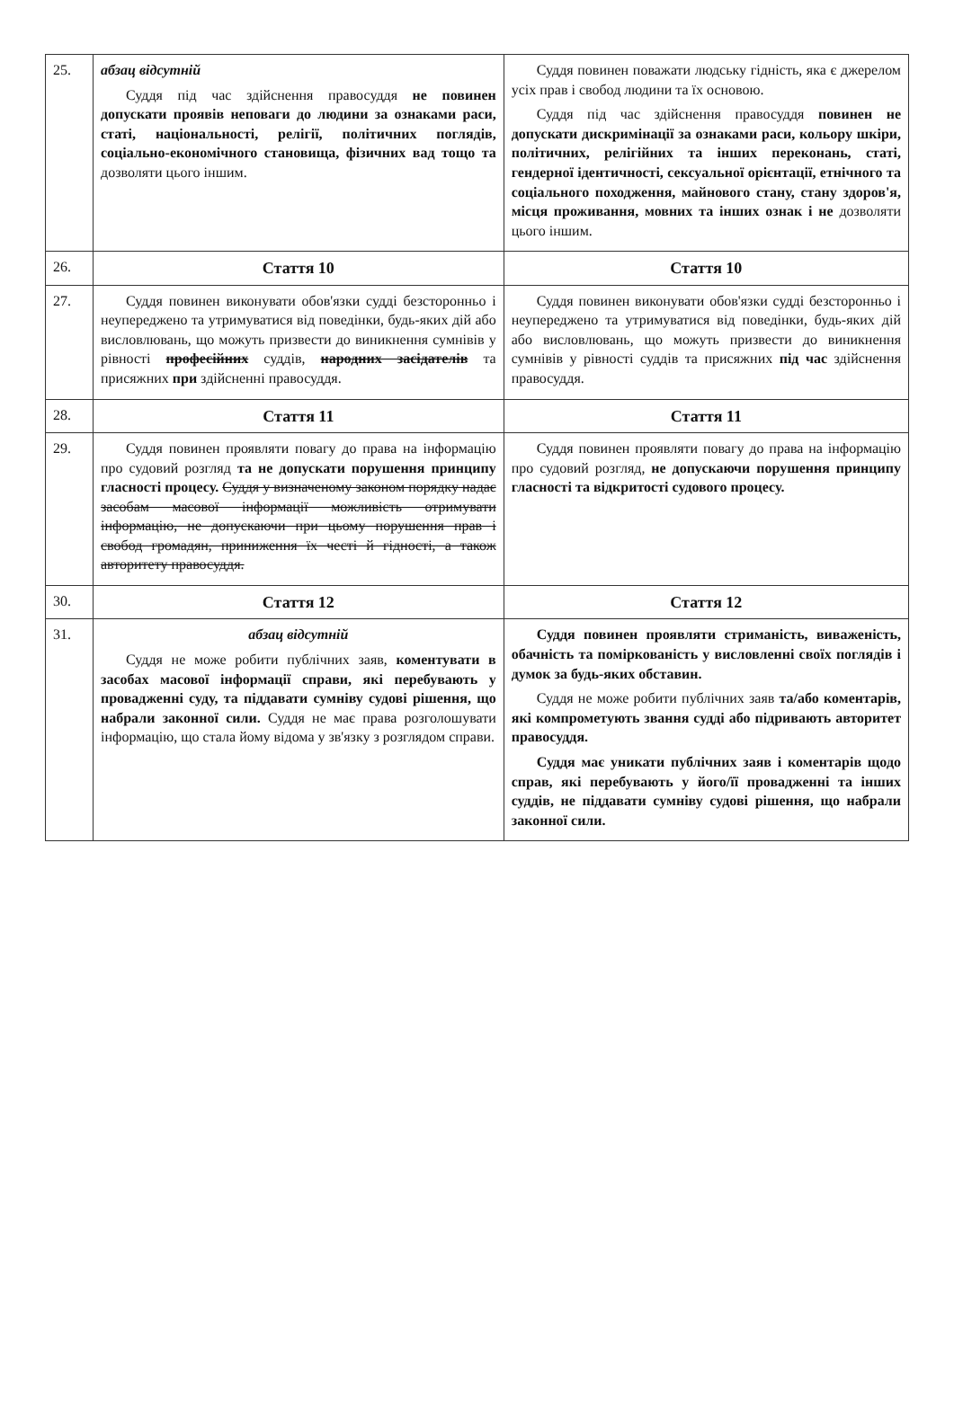| 25. | абзац відсутній Суддя під час здійснення правосуддя не повинен допускати проявів неповаги до людини за ознаками раси, статі, національності, релігії, політичних поглядів, соціально-економічного становища, фізичних вад тощо та дозволяти цього іншим. | Суддя повинен поважати людську гідність, яка є джерелом усіх прав і свобод людини та їх основою. Суддя під час здійснення правосуддя повинен не допускати дискримінації за ознаками раси, кольору шкіри, політичних, релігійних та інших переконань, статі, гендерної ідентичності, сексуальної орієнтації, етнічного та соціального походження, майнового стану, стану здоров'я, місця проживання, мовних та інших ознак і не дозволяти цього іншим. |
| 26. | Стаття 10 | Стаття 10 |
| 27. | Суддя повинен виконувати обов'язки судді безсторонньо і неупереджено та утримуватися від поведінки, будь-яких дій або висловлювань, що можуть призвести до виникнення сумнівів у рівності професійних суддів, народних засідателів та присяжних при здійсненні правосуддя. | Суддя повинен виконувати обов'язки судді безсторонньо і неупереджено та утримуватися від поведінки, будь-яких дій або висловлювань, що можуть призвести до виникнення сумнівів у рівності суддів та присяжних під час здійснення правосуддя. |
| 28. | Стаття 11 | Стаття 11 |
| 29. | Суддя повинен проявляти повагу до права на інформацію про судовий розгляд та не допускати порушення принципу гласності процесу. Суддя у визначеному законом порядку надає засобам масової інформації можливість отримувати інформацію, не допускаючи при цьому порушення прав і свобод громадян, приниження їх честі й гідності, а також авторитету правосуддя. | Суддя повинен проявляти повагу до права на інформацію про судовий розгляд, не допускаючи порушення принципу гласності та відкритості судового процесу. |
| 30. | Стаття 12 | Стаття 12 |
| 31. | абзац відсутній Суддя не може робити публічних заяв, коментувати в засобах масової інформації справи, які перебувають у провадженні суду, та піддавати сумніву судові рішення, що набрали законної сили. Суддя не має права розголошувати інформацію, що стала йому відома у зв'язку з розглядом справи. | Суддя повинен проявляти стриманість, виваженість, обачність та поміркованість у висловленні своїх поглядів і думок за будь-яких обставин. Суддя не може робити публічних заяв та/або коментарів, які компрометують звання судді або підривають авторитет правосуддя. Суддя має уникати публічних заяв і коментарів щодо справ, які перебувають у його/її провадженні та інших суддів, не піддавати сумніву судові рішення, що набрали законної сили. |